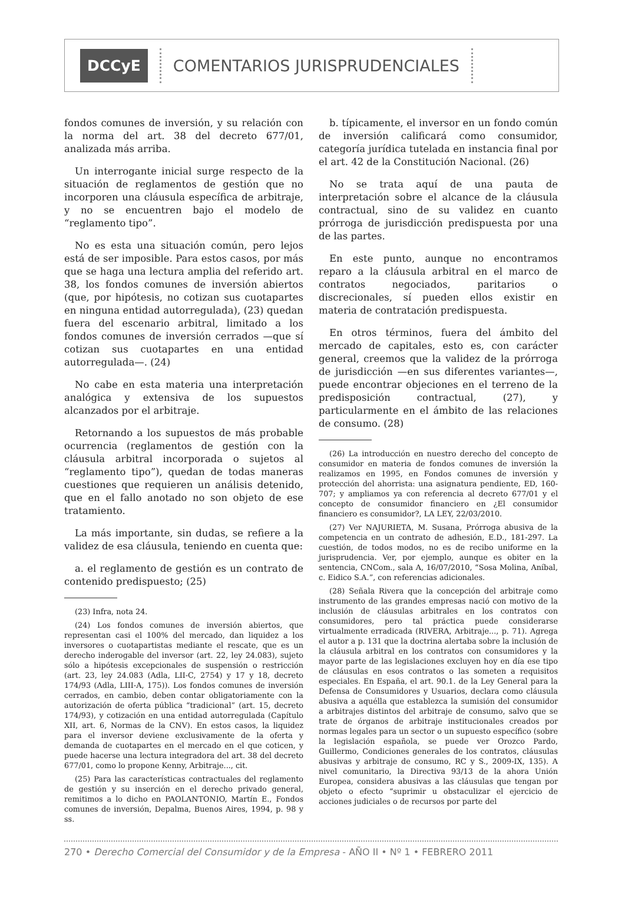DCCyE COMENTARIOS JURISPRUDENCIALES
fondos comunes de inversión, y su relación con la norma del art. 38 del decreto 677/01, analizada más arriba.
Un interrogante inicial surge respecto de la situación de reglamentos de gestión que no incorporen una cláusula específica de arbitraje, y no se encuentren bajo el modelo de “reglamento tipo”.
No es esta una situación común, pero lejos está de ser imposible. Para estos casos, por más que se haga una lectura amplia del referido art. 38, los fondos comunes de inversión abiertos (que, por hipótesis, no cotizan sus cuotapartes en ninguna entidad autorregulada), (23) quedan fuera del escenario arbitral, limitado a los fondos comunes de inversión cerrados —que sí cotizan sus cuotapartes en una entidad autorregulada—. (24)
No cabe en esta materia una interpretación analógica y extensiva de los supuestos alcanzados por el arbitraje.
Retornando a los supuestos de más probable ocurrencia (reglamentos de gestión con la cláusula arbitral incorporada o sujetos al “reglamento tipo”), quedan de todas maneras cuestiones que requieren un análisis detenido, que en el fallo anotado no son objeto de ese tratamiento.
La más importante, sin dudas, se refiere a la validez de esa cláusula, teniendo en cuenta que:
a. el reglamento de gestión es un contrato de contenido predispuesto; (25)
(23) Infra, nota 24.
(24) Los fondos comunes de inversión abiertos, que representan casi el 100% del mercado, dan liquidez a los inversores o cuotapartistas mediante el rescate, que es un derecho inderogable del inversor (art. 22, ley 24.083), sujeto sólo a hipótesis excepcionales de suspensión o restricción (art. 23, ley 24.083 (Adla, LII-C, 2754) y 17 y 18, decreto 174/93 (Adla, LIII-A, 175)). Los fondos comunes de inversión cerrados, en cambio, deben contar obligatoriamente con la autorización de oferta pública “tradicional” (art. 15, decreto 174/93), y cotización en una entidad autorregulada (Capítulo XII, art. 6, Normas de la CNV). En estos casos, la liquidez para el inversor deviene exclusivamente de la oferta y demanda de cuotapartes en el mercado en el que coticen, y puede hacerse una lectura integradora del art. 38 del decreto 677/01, como lo propone Kenny, Arbitraje..., cit.
(25) Para las características contractuales del reglamento de gestión y su inserción en el derecho privado general, remitimos a lo dicho en PAOLANTONIO, Martín E., Fondos comunes de inversión, Depalma, Buenos Aires, 1994, p. 98 y ss.
b. típicamente, el inversor en un fondo común de inversión calificará como consumidor, categoría jurídica tutelada en instancia final por el art. 42 de la Constitución Nacional. (26)
No se trata aquí de una pauta de interpretación sobre el alcance de la cláusula contractual, sino de su validez en cuanto prórroga de jurisdicción predispuesta por una de las partes.
En este punto, aunque no encontramos reparo a la cláusula arbitral en el marco de contratos negociados, paritarios o discrecionales, sí pueden ellos existir en materia de contratación predispuesta.
En otros términos, fuera del ámbito del mercado de capitales, esto es, con carácter general, creemos que la validez de la prórroga de jurisdicción —en sus diferentes variantes—, puede encontrar objeciones en el terreno de la predisposición contractual, (27), y particularmente en el ámbito de las relaciones de consumo. (28)
(26) La introducción en nuestro derecho del concepto de consumidor en materia de fondos comunes de inversión la realizamos en 1995, en Fondos comunes de inversión y protección del ahorrista: una asignatura pendiente, ED, 160-707; y ampliamos ya con referencia al decreto 677/01 y el concepto de consumidor financiero en ¿El consumidor financiero es consumidor?, LA LEY, 22/03/2010.
(27) Ver NAJURIETA, M. Susana, Prórroga abusiva de la competencia en un contrato de adhesión, E.D., 181-297. La cuestión, de todos modos, no es de recibo uniforme en la jurisprudencia. Ver, por ejemplo, aunque es obiter en la sentencia, CNCom., sala A, 16/07/2010, “Sosa Molina, Aníbal, c. Eidico S.A.”, con referencias adicionales.
(28) Señala Rivera que la concepción del arbitraje como instrumento de las grandes empresas nació con motivo de la inclusión de cláusulas arbitrales en los contratos con consumidores, pero tal práctica puede considerarse virtualmente erradicada (RIVERA, Arbitraje..., p. 71). Agrega el autor a p. 131 que la doctrina alertaba sobre la inclusión de la cláusula arbitral en los contratos con consumidores y la mayor parte de las legislaciones excluyen hoy en día ese tipo de cláusulas en esos contratos o las someten a requisitos especiales. En España, el art. 90.1. de la Ley General para la Defensa de Consumidores y Usuarios, declara como cláusula abusiva a aquélla que establezca la sumisión del consumidor a arbitrajes distintos del arbitraje de consumo, salvo que se trate de órganos de arbitraje institucionales creados por normas legales para un sector o un supuesto específico (sobre la legislación española, se puede ver Orozco Pardo, Guillermo, Condiciones generales de los contratos, cláusulas abusivas y arbitraje de consumo, RC y S., 2009-IX, 135). A nivel comunitario, la Directiva 93/13 de la ahora Unión Europea, considera abusivas a las cláusulas que tengan por objeto o efecto “suprimir u obstaculizar el ejercicio de acciones judiciales o de recursos por parte del
270 • Derecho Comercial del Consumidor y de la Empresa - AÑO II • Nº 1 • FEBRERO 2011